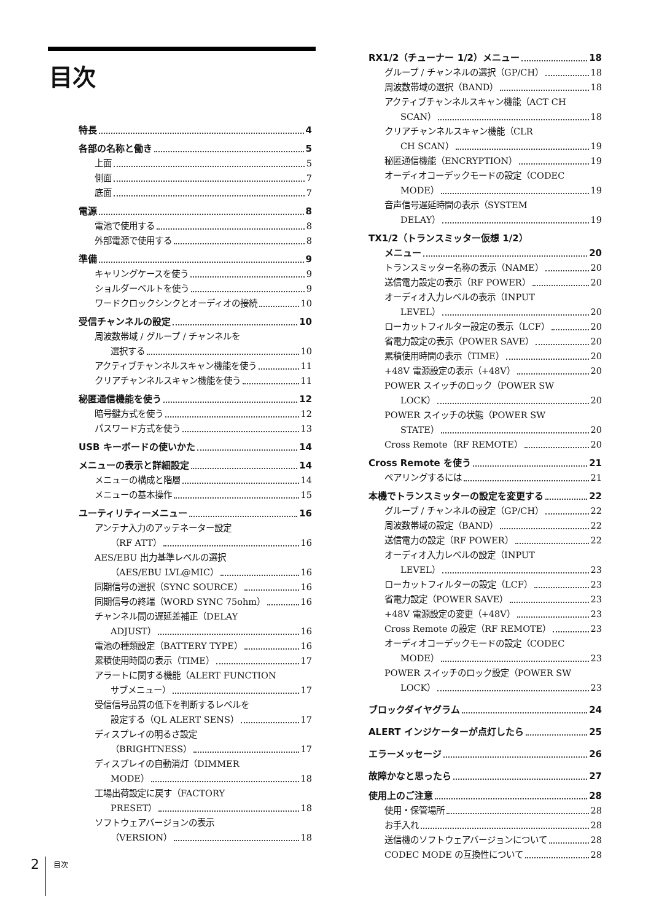目次
特長 4
各部の名称と働き 5
上面 5
側面 7
底面 7
電源 8
電池で使用する 8
外部電源で使用する 8
準備 9
キャリングケースを使う 9
ショルダーベルトを使う 9
ワードクロックシンクとオーディオの接続 10
受信チャンネルの設定 10
周波数帯域 / グループ / チャンネルを
選択する 10
アクティブチャンネルスキャン機能を使う 11
クリアチャンネルスキャン機能を使う 11
秘匿通信機能を使う 12
暗号鍵方式を使う 12
パスワード方式を使う 13
USB キーボードの使いかた 14
メニューの表示と詳細設定 14
メニューの構成と階層 14
メニューの基本操作 15
ユーティリティーメニュー 16
アンテナ入力のアッテネーター設定
（RF ATT） 16
AES/EBU 出力基準レベルの選択
（AES/EBU LVL@MIC） 16
同期信号の選択（SYNC SOURCE） 16
同期信号の終端（WORD SYNC 75ohm） 16
チャンネル間の遅延差補正（DELAY
ADJUST） 16
電池の種類設定（BATTERY TYPE） 16
累積使用時間の表示（TIME） 17
アラートに関する機能（ALERT FUNCTION
サブメニュー） 17
受信信号品質の低下を判断するレベルを
設定する（QL ALERT SENS） 17
ディスプレイの明るさ設定
（BRIGHTNESS） 17
ディスプレイの自動消灯（DIMMER
MODE） 18
工場出荷設定に戻す（FACTORY
PRESET） 18
ソフトウェアバージョンの表示
（VERSION） 18
RX1/2（チューナー 1/2）メニュー 18
グループ / チャンネルの選択（GP/CH） 18
周波数帯域の選択（BAND） 18
アクティブチャンネルスキャン機能（ACT CH
SCAN） 18
クリアチャンネルスキャン機能（CLR
CH SCAN） 19
秘匿通信機能（ENCRYPTION） 19
オーディオコーデックモードの設定（CODEC
MODE） 19
音声信号遅延時間の表示（SYSTEM
DELAY） 19
TX1/2（トランスミッター仮想 1/2）
メニュー 20
トランスミッター名称の表示（NAME） 20
送信電力設定の表示（RF POWER） 20
オーディオ入力レベルの表示（INPUT
LEVEL） 20
ローカットフィルター設定の表示（LCF） 20
省電力設定の表示（POWER SAVE） 20
累積使用時間の表示（TIME） 20
+48V 電源設定の表示（+48V） 20
POWER スイッチのロック（POWER SW
LOCK） 20
POWER スイッチの状態（POWER SW
STATE） 20
Cross Remote（RF REMOTE） 20
Cross Remote を使う 21
ペアリングするには 21
本機でトランスミッターの設定を変更する 22
グループ / チャンネルの設定（GP/CH） 22
周波数帯域の設定（BAND） 22
送信電力の設定（RF POWER） 22
オーディオ入力レベルの設定（INPUT
LEVEL） 23
ローカットフィルターの設定（LCF） 23
省電力設定（POWER SAVE） 23
+48V 電源設定の変更（+48V） 23
Cross Remote の設定（RF REMOTE） 23
オーディオコーデックモードの設定（CODEC
MODE） 23
POWER スイッチのロック設定（POWER SW
LOCK） 23
ブロックダイヤグラム 24
ALERT インジケーターが点灯したら 25
エラーメッセージ 26
故障かなと思ったら 27
使用上のご注意 28
使用・保管場所 28
お手入れ 28
送信機のソフトウェアバージョンについて 28
CODEC MODE の互換性について 28
2
目次